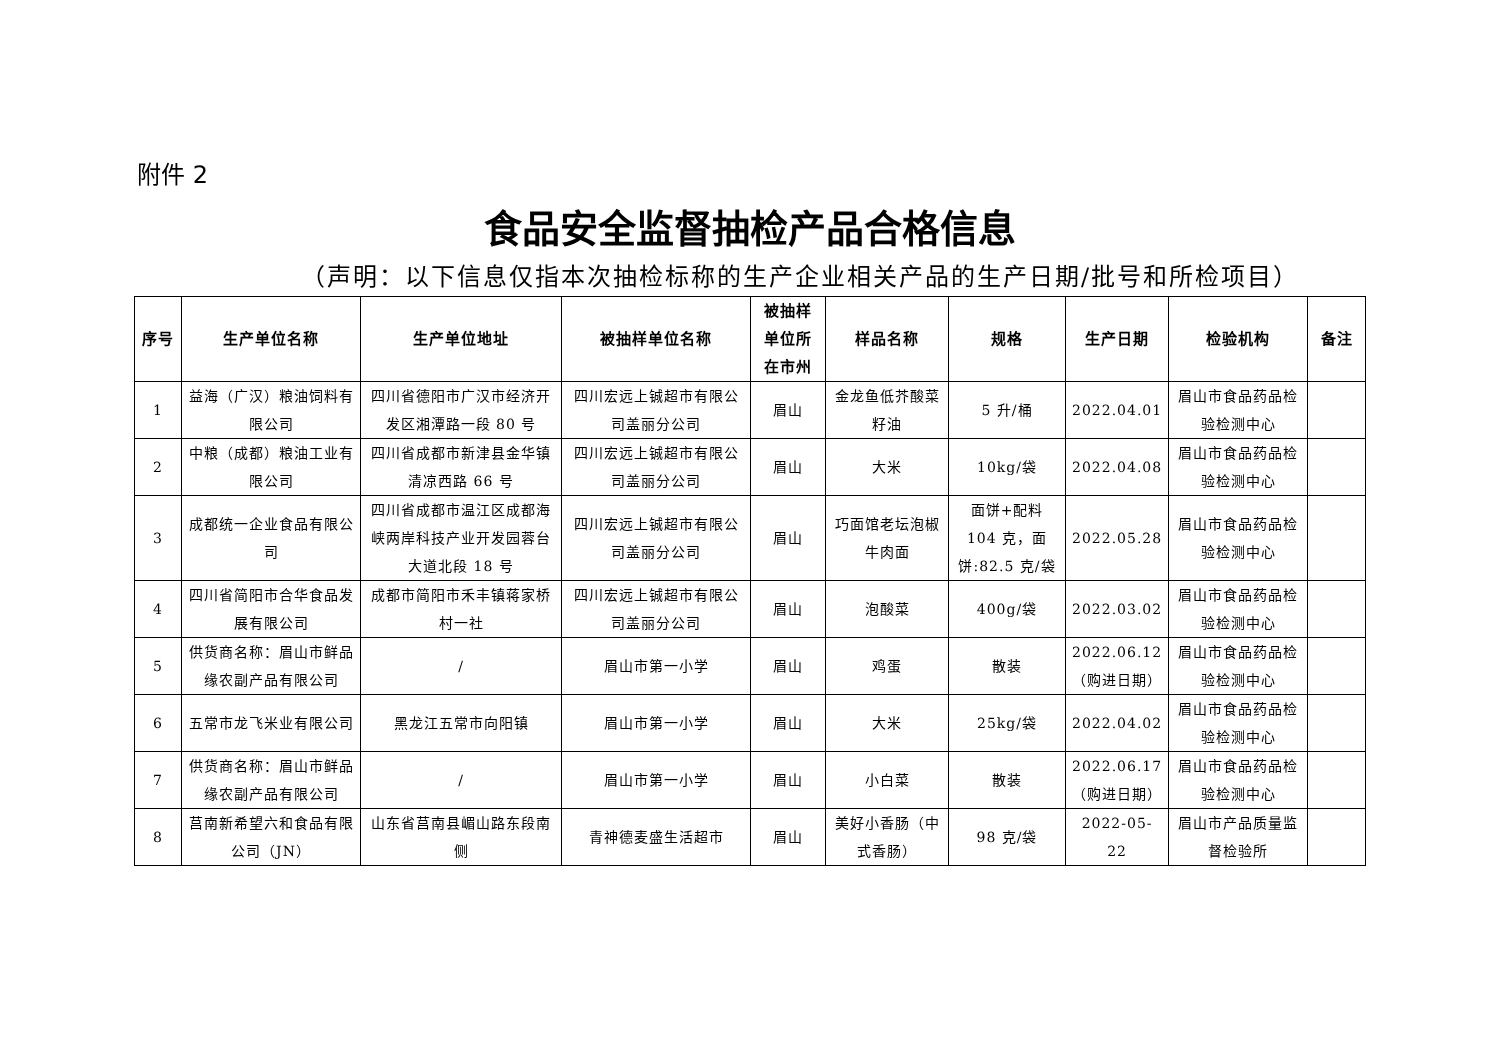附件 2
食品安全监督抽检产品合格信息
（声明：以下信息仅指本次抽检标称的生产企业相关产品的生产日期/批号和所检项目）
| 序号 | 生产单位名称 | 生产单位地址 | 被抽样单位名称 | 被抽样单位所在市州 | 样品名称 | 规格 | 生产日期 | 检验机构 | 备注 |
| --- | --- | --- | --- | --- | --- | --- | --- | --- | --- |
| 1 | 益海（广汉）粮油饲料有限公司 | 四川省德阳市广汉市经济开发区湘潭路一段 80 号 | 四川宏远上铖超市有限公司盖丽分公司 | 眉山 | 金龙鱼低芥酸菜籽油 | 5 升/桶 | 2022.04.01 | 眉山市食品药品检验检测中心 | |
| 2 | 中粮（成都）粮油工业有限公司 | 四川省成都市新津县金华镇清凉西路 66 号 | 四川宏远上铖超市有限公司盖丽分公司 | 眉山 | 大米 | 10kg/袋 | 2022.04.08 | 眉山市食品药品检验检测中心 | |
| 3 | 成都统一企业食品有限公司 | 四川省成都市温江区成都海峡两岸科技产业开发园蓉台大道北段 18 号 | 四川宏远上铖超市有限公司盖丽分公司 | 眉山 | 巧面馆老坛泡椒牛肉面 | 面饼+配料 104 克，面饼:82.5 克/袋 | 2022.05.28 | 眉山市食品药品检验检测中心 | |
| 4 | 四川省简阳市合华食品发展有限公司 | 成都市简阳市禾丰镇蒋家桥村一社 | 四川宏远上铖超市有限公司盖丽分公司 | 眉山 | 泡酸菜 | 400g/袋 | 2022.03.02 | 眉山市食品药品检验检测中心 | |
| 5 | 供货商名称：眉山市鲜品缘农副产品有限公司 | / | 眉山市第一小学 | 眉山 | 鸡蛋 | 散装 | 2022.06.12（购进日期） | 眉山市食品药品检验检测中心 | |
| 6 | 五常市龙飞米业有限公司 | 黑龙江五常市向阳镇 | 眉山市第一小学 | 眉山 | 大米 | 25kg/袋 | 2022.04.02 | 眉山市食品药品检验检测中心 | |
| 7 | 供货商名称：眉山市鲜品缘农副产品有限公司 | / | 眉山市第一小学 | 眉山 | 小白菜 | 散装 | 2022.06.17（购进日期） | 眉山市食品药品检验检测中心 | |
| 8 | 莒南新希望六和食品有限公司（JN） | 山东省莒南县嵋山路东段南侧 | 青神德麦盛生活超市 | 眉山 | 美好小香肠（中式香肠） | 98 克/袋 | 2022-05-22 | 眉山市产品质量监督检验所 | |